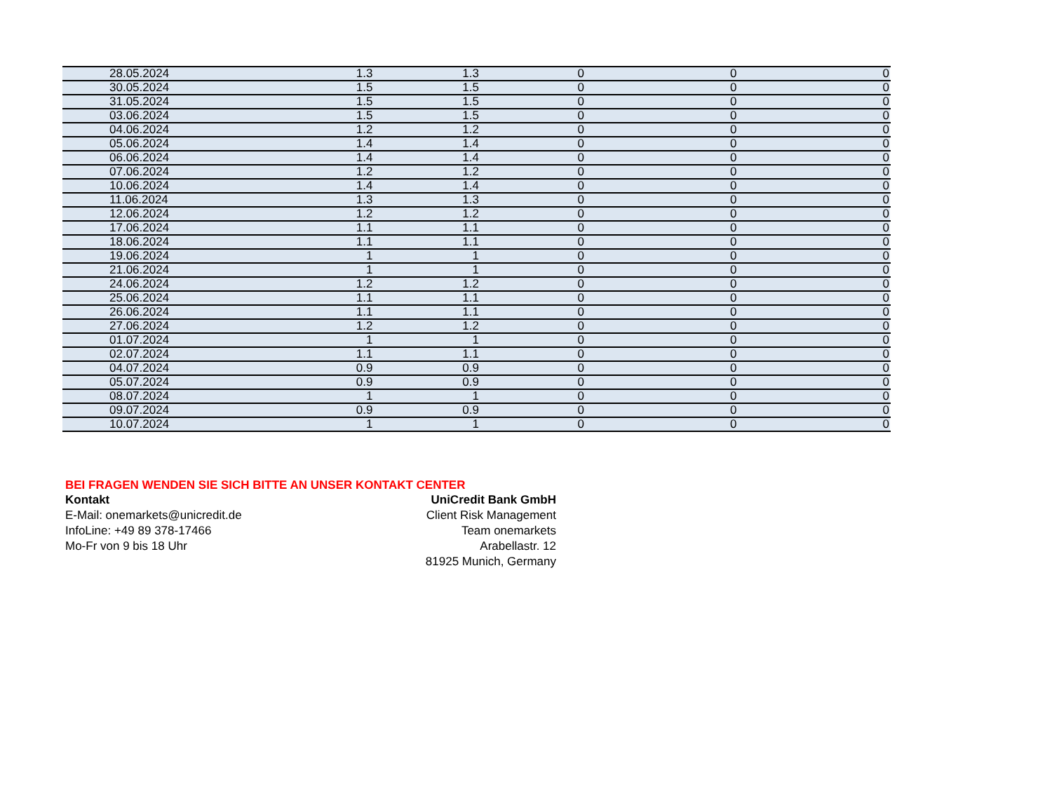| 28.05.2024 | 1.3 | 1.3 | 0 | 0 | 0 |
| 30.05.2024 | 1.5 | 1.5 | 0 | 0 | 0 |
| 31.05.2024 | 1.5 | 1.5 | 0 | 0 | 0 |
| 03.06.2024 | 1.5 | 1.5 | 0 | 0 | 0 |
| 04.06.2024 | 1.2 | 1.2 | 0 | 0 | 0 |
| 05.06.2024 | 1.4 | 1.4 | 0 | 0 | 0 |
| 06.06.2024 | 1.4 | 1.4 | 0 | 0 | 0 |
| 07.06.2024 | 1.2 | 1.2 | 0 | 0 | 0 |
| 10.06.2024 | 1.4 | 1.4 | 0 | 0 | 0 |
| 11.06.2024 | 1.3 | 1.3 | 0 | 0 | 0 |
| 12.06.2024 | 1.2 | 1.2 | 0 | 0 | 0 |
| 17.06.2024 | 1.1 | 1.1 | 0 | 0 | 0 |
| 18.06.2024 | 1.1 | 1.1 | 0 | 0 | 0 |
| 19.06.2024 | 1 | 1 | 0 | 0 | 0 |
| 21.06.2024 | 1 | 1 | 0 | 0 | 0 |
| 24.06.2024 | 1.2 | 1.2 | 0 | 0 | 0 |
| 25.06.2024 | 1.1 | 1.1 | 0 | 0 | 0 |
| 26.06.2024 | 1.1 | 1.1 | 0 | 0 | 0 |
| 27.06.2024 | 1.2 | 1.2 | 0 | 0 | 0 |
| 01.07.2024 | 1 | 1 | 0 | 0 | 0 |
| 02.07.2024 | 1.1 | 1.1 | 0 | 0 | 0 |
| 04.07.2024 | 0.9 | 0.9 | 0 | 0 | 0 |
| 05.07.2024 | 0.9 | 0.9 | 0 | 0 | 0 |
| 08.07.2024 | 1 | 1 | 0 | 0 | 0 |
| 09.07.2024 | 0.9 | 0.9 | 0 | 0 | 0 |
| 10.07.2024 | 1 | 1 | 0 | 0 | 0 |
BEI FRAGEN WENDEN SIE SICH BITTE AN UNSER KONTAKT CENTER
Kontakt
E-Mail: onemarkets@unicredit.de
InfoLine: +49 89 378-17466
Mo-Fr von 9 bis 18 Uhr
UniCredit Bank GmbH
Client Risk Management
Team onemarkets
Arabellastr. 12
81925 Munich, Germany